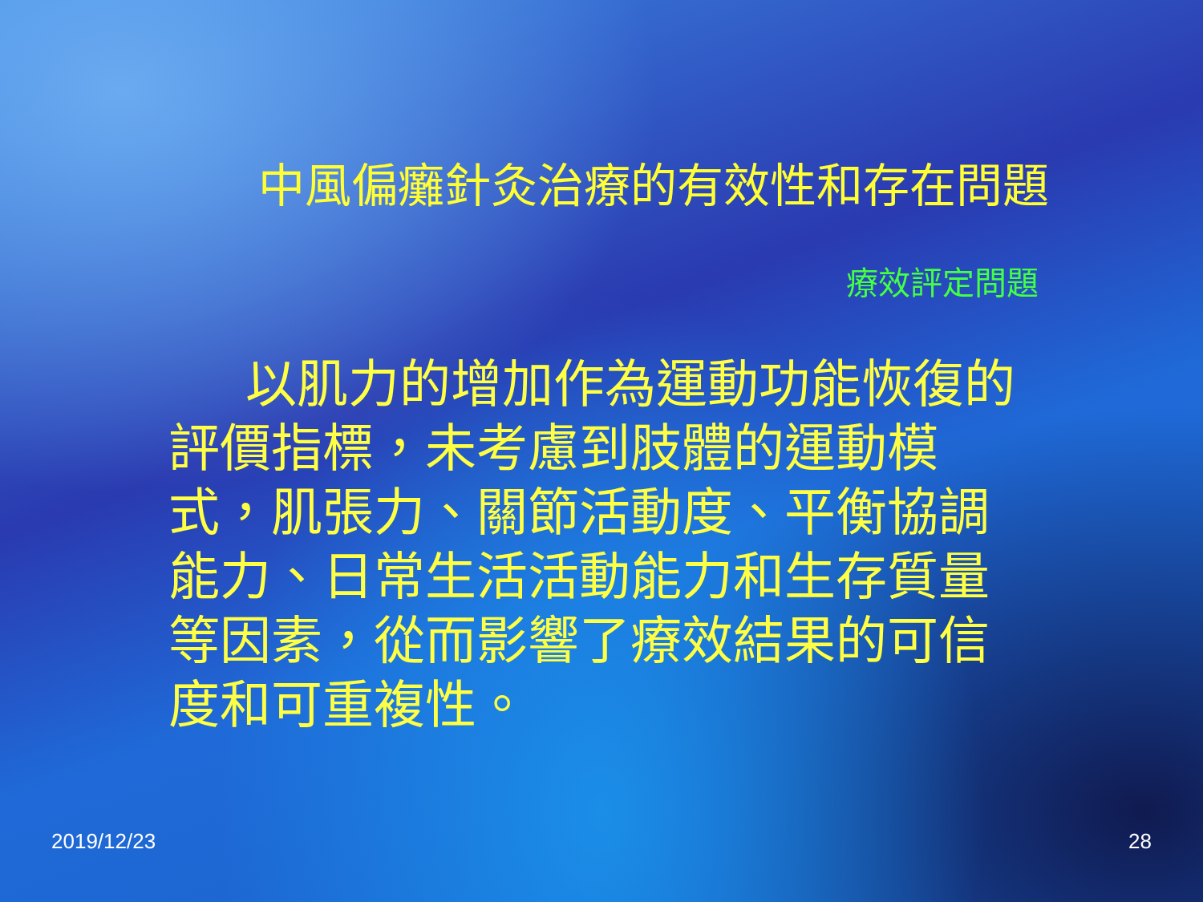中風偏癱針灸治療的有效性和存在問題
療效評定問題
以肌力的增加作為運動功能恢復的評價指標，未考慮到肢體的運動模式，肌張力、關節活動度、平衡協調能力、日常生活活動能力和生存質量等因素，從而影響了療效結果的可信度和可重複性。
2019/12/23 28